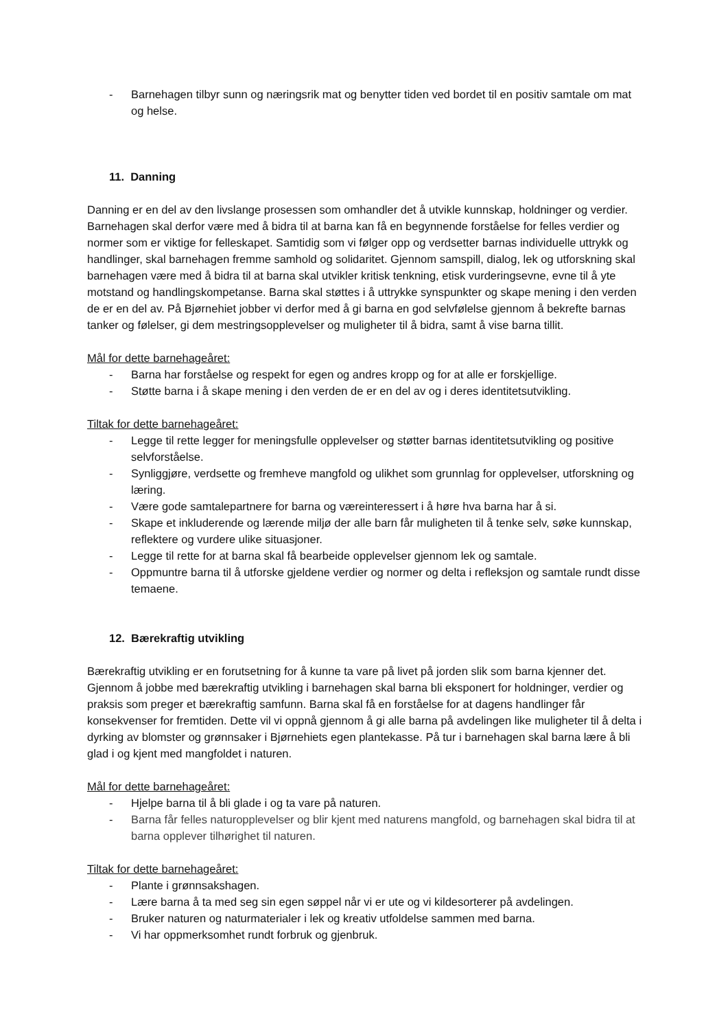- Barnehagen tilbyr sunn og næringsrik mat og benytter tiden ved bordet til en positiv samtale om mat og helse.
11. Danning
Danning er en del av den livslange prosessen som omhandler det å utvikle kunnskap, holdninger og verdier. Barnehagen skal derfor være med å bidra til at barna kan få en begynnende forståelse for felles verdier og normer som er viktige for felleskapet. Samtidig som vi følger opp og verdsetter barnas individuelle uttrykk og handlinger, skal barnehagen fremme samhold og solidaritet. Gjennom samspill, dialog, lek og utforskning skal barnehagen være med å bidra til at barna skal utvikler kritisk tenkning, etisk vurderingsevne, evne til å yte motstand og handlingskompetanse. Barna skal støttes i å uttrykke synspunkter og skape mening i den verden de er en del av. På Bjørnehiet jobber vi derfor med å gi barna en god selvfølelse gjennom å bekrefte barnas tanker og følelser, gi dem mestringsopplevelser og muligheter til å bidra, samt å vise barna tillit.
Mål for dette barnehageåret:
- Barna har forståelse og respekt for egen og andres kropp og for at alle er forskjellige.
- Støtte barna i å skape mening i den verden de er en del av og i deres identitetsutvikling.
Tiltak for dette barnehageåret:
- Legge til rette legger for meningsfulle opplevelser og støtter barnas identitetsutvikling og positive selvforståelse.
- Synliggjøre, verdsette og fremheve mangfold og ulikhet som grunnlag for opplevelser, utforskning og læring.
- Være gode samtalepartnere for barna og væreinteressert i å høre hva barna har å si.
- Skape et inkluderende og lærende miljø der alle barn får muligheten til å tenke selv, søke kunnskap, reflektere og vurdere ulike situasjoner.
- Legge til rette for at barna skal få bearbeide opplevelser gjennom lek og samtale.
- Oppmuntre barna til å utforske gjeldene verdier og normer og delta i refleksjon og samtale rundt disse temaene.
12. Bærekraftig utvikling
Bærekraftig utvikling er en forutsetning for å kunne ta vare på livet på jorden slik som barna kjenner det. Gjennom å jobbe med bærekraftig utvikling i barnehagen skal barna bli eksponert for holdninger, verdier og praksis som preger et bærekraftig samfunn. Barna skal få en forståelse for at dagens handlinger får konsekvenser for fremtiden. Dette vil vi oppnå gjennom å gi alle barna på avdelingen like muligheter til å delta i dyrking av blomster og grønnsaker i Bjørnehiets egen plantekasse. På tur i barnehagen skal barna lære å bli glad i og kjent med mangfoldet i naturen.
Mål for dette barnehageåret:
- Hjelpe barna til å bli glade i og ta vare på naturen.
- Barna får felles naturopplevelser og blir kjent med naturens mangfold, og barnehagen skal bidra til at barna opplever tilhørighet til naturen.
Tiltak for dette barnehageåret:
- Plante i grønnsakshagen.
- Lære barna å ta med seg sin egen søppel når vi er ute og vi kildesorterer på avdelingen.
- Bruker naturen og naturmaterialer i lek og kreativ utfoldelse sammen med barna.
- Vi har oppmerksomhet rundt forbruk og gjenbruk.